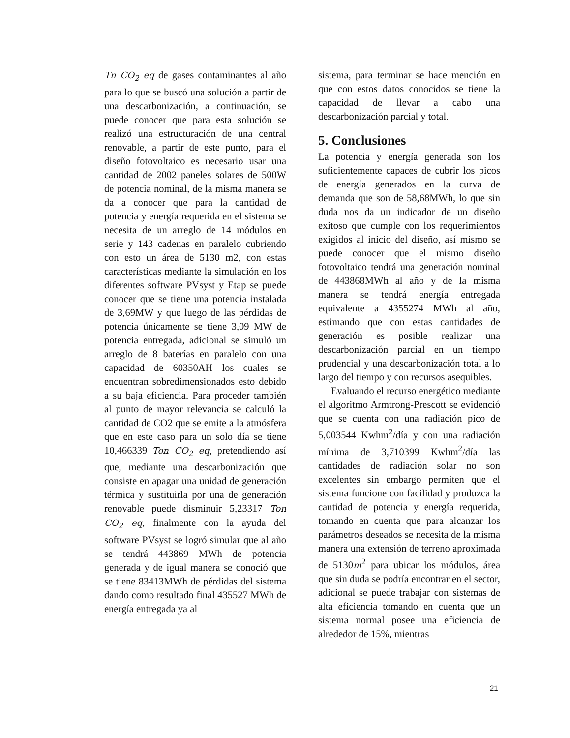Tn CO<sub>2</sub> eq de gases contaminantes al año para lo que se buscó una solución a partir de una descarbonización, a continuación, se puede conocer que para esta solución se realizó una estructuración de una central renovable, a partir de este punto, para el diseño fotovoltaico es necesario usar una cantidad de 2002 paneles solares de 500W de potencia nominal, de la misma manera se da a conocer que para la cantidad de potencia y energía requerida en el sistema se necesita de un arreglo de 14 módulos en serie y 143 cadenas en paralelo cubriendo con esto un área de 5130 m2, con estas características mediante la simulación en los diferentes software PVsyst y Etap se puede conocer que se tiene una potencia instalada de 3,69MW y que luego de las pérdidas de potencia únicamente se tiene 3,09 MW de potencia entregada, adicional se simuló un arreglo de 8 baterías en paralelo con una capacidad de 60350AH los cuales se encuentran sobredimensionados esto debido a su baja eficiencia. Para proceder también al punto de mayor relevancia se calculó la cantidad de CO2 que se emite a la atmósfera que en este caso para un solo día se tiene 10,466339 Ton CO<sub>2</sub> eq, pretendiendo así que, mediante una descarbonización que consiste en apagar una unidad de generación térmica y sustituirla por una de generación renovable puede disminuir 5,23317 Ton CO<sub>2</sub> eq, finalmente con la ayuda del software PVsyst se logró simular que al año se tendrá 443869 MWh de potencia generada y de igual manera se conoció que se tiene 83413MWh de pérdidas del sistema dando como resultado final 435527 MWh de energía entregada ya al
sistema, para terminar se hace mención en que con estos datos conocidos se tiene la capacidad de llevar a cabo una descarbonización parcial y total.
5. Conclusiones
La potencia y energía generada son los suficientemente capaces de cubrir los picos de energía generados en la curva de demanda que son de 58,68MWh, lo que sin duda nos da un indicador de un diseño exitoso que cumple con los requerimientos exigidos al inicio del diseño, así mismo se puede conocer que el mismo diseño fotovoltaico tendrá una generación nominal de 443868MWh al año y de la misma manera se tendrá energía entregada equivalente a 4355274 MWh al año, estimando que con estas cantidades de generación es posible realizar una descarbonización parcial en un tiempo prudencial y una descarbonización total a lo largo del tiempo y con recursos asequibles.
Evaluando el recurso energético mediante el algoritmo Armtrong-Prescott se evidenció que se cuenta con una radiación pico de 5,003544 Kwhm<sup>2</sup>/día y con una radiación mínima de 3,710399 Kwhm<sup>2</sup>/día las cantidades de radiación solar no son excelentes sin embargo permiten que el sistema funcione con facilidad y produzca la cantidad de potencia y energía requerida, tomando en cuenta que para alcanzar los parámetros deseados se necesita de la misma manera una extensión de terreno aproximada de 5130m<sup>2</sup> para ubicar los módulos, área que sin duda se podría encontrar en el sector, adicional se puede trabajar con sistemas de alta eficiencia tomando en cuenta que un sistema normal posee una eficiencia de alrededor de 15%, mientras
21